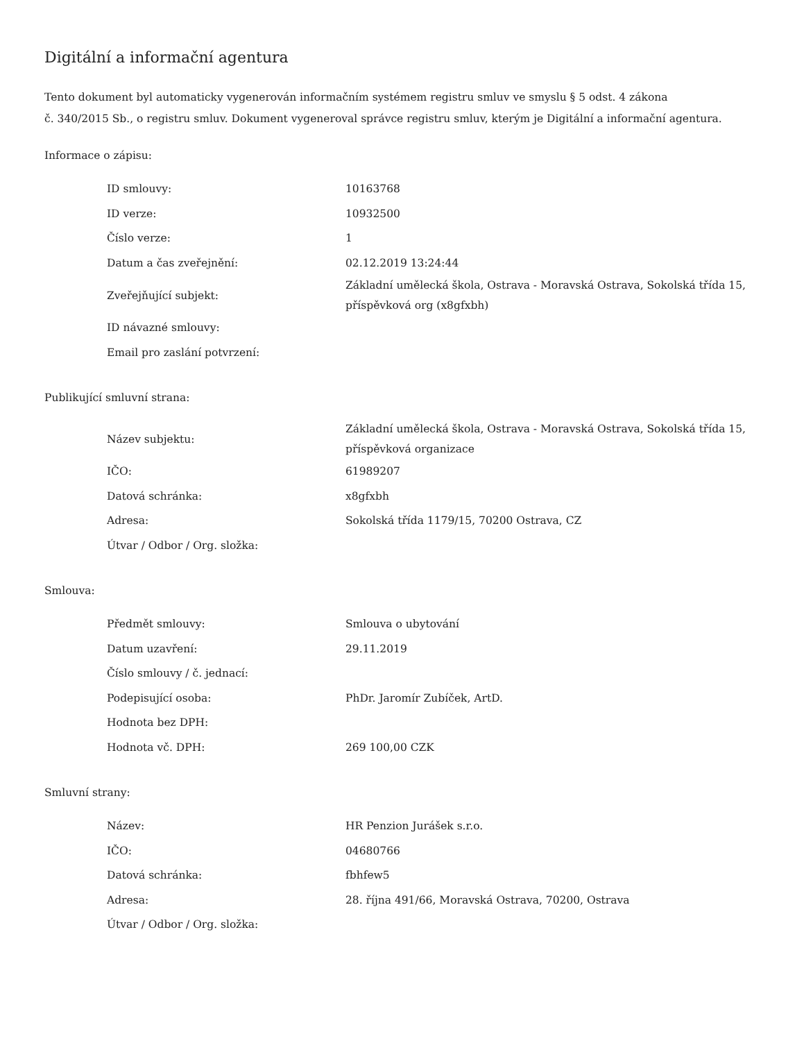Digitální a informační agentura
Tento dokument byl automaticky vygenerován informačním systémem registru smluv ve smyslu § 5 odst. 4 zákona
č. 340/2015 Sb., o registru smluv. Dokument vygeneroval správce registru smluv, kterým je Digitální a informační agentura.
Informace o zápisu:
| ID smlouvy: | 10163768 |
| ID verze: | 10932500 |
| Číslo verze: | 1 |
| Datum a čas zveřejnění: | 02.12.2019 13:24:44 |
| Zveřejňující subjekt: | Základní umělecká škola, Ostrava - Moravská Ostrava, Sokolská třída 15, příspěvková org (x8gfxbh) |
| ID návazné smlouvy: | |
| Email pro zaslání potvrzení: | |
Publikující smluvní strana:
| Název subjektu: | Základní umělecká škola, Ostrava - Moravská Ostrava, Sokolská třída 15, příspěvková organizace |
| IČO: | 61989207 |
| Datová schránka: | x8gfxbh |
| Adresa: | Sokolská třída 1179/15, 70200 Ostrava, CZ |
| Útvar / Odbor / Org. složka: | |
Smlouva:
| Předmět smlouvy: | Smlouva o ubytování |
| Datum uzavření: | 29.11.2019 |
| Číslo smlouvy / č. jednací: | |
| Podepisující osoba: | PhDr. Jaromír Zubíček, ArtD. |
| Hodnota bez DPH: | |
| Hodnota vč. DPH: | 269 100,00 CZK |
Smluvní strany:
| Název: | HR Penzion Jurášek s.r.o. |
| IČO: | 04680766 |
| Datová schránka: | fbhfew5 |
| Adresa: | 28. října 491/66, Moravská Ostrava, 70200, Ostrava |
| Útvar / Odbor / Org. složka: | |